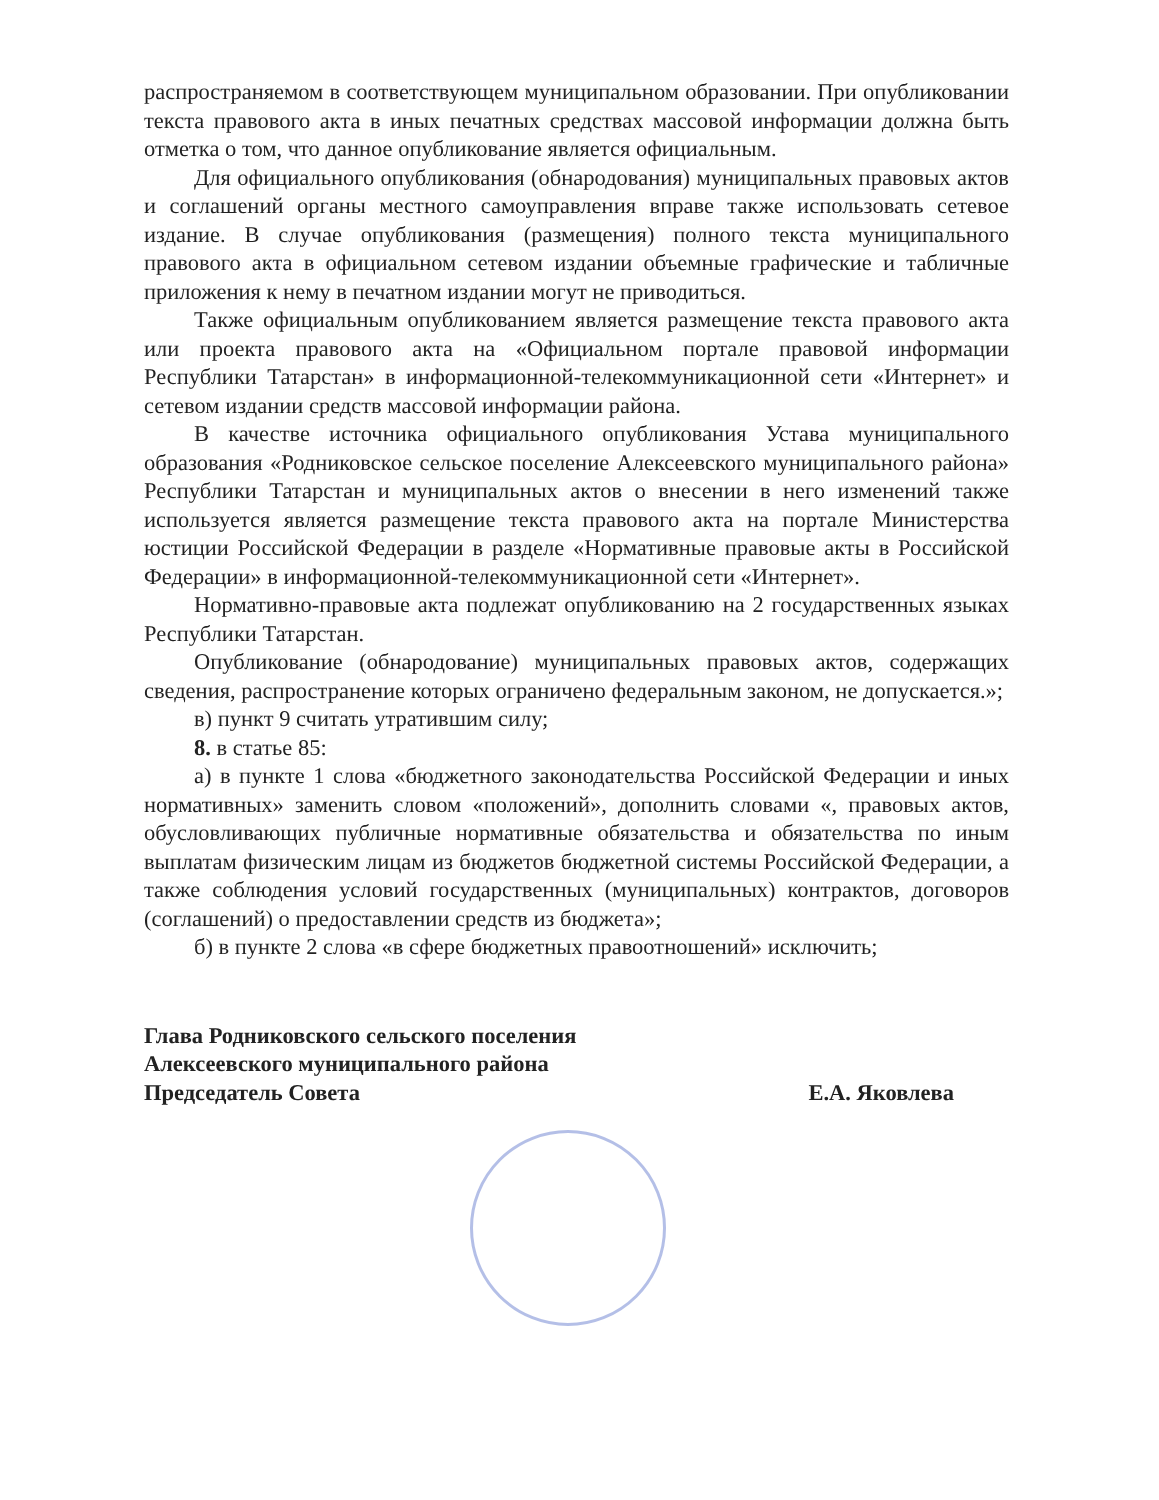распространяемом в соответствующем муниципальном образовании. При опубликовании текста правового акта в иных печатных средствах массовой информации должна быть отметка о том, что данное опубликование является официальным.
Для официального опубликования (обнародования) муниципальных правовых актов и соглашений органы местного самоуправления вправе также использовать сетевое издание. В случае опубликования (размещения) полного текста муниципального правового акта в официальном сетевом издании объемные графические и табличные приложения к нему в печатном издании могут не приводиться.
Также официальным опубликованием является размещение текста правового акта или проекта правового акта на «Официальном портале правовой информации Республики Татарстан» в информационной-телекоммуникационной сети «Интернет» и сетевом издании средств массовой информации района.
В качестве источника официального опубликования Устава муниципального образования «Родниковское сельское поселение Алексеевского муниципального района» Республики Татарстан и муниципальных актов о внесении в него изменений также используется является размещение текста правового акта на портале Министерства юстиции Российской Федерации в разделе «Нормативные правовые акты в Российской Федерации» в информационной-телекоммуникационной сети «Интернет».
Нормативно-правовые акта подлежат опубликованию на 2 государственных языках Республики Татарстан.
Опубликование (обнародование) муниципальных правовых актов, содержащих сведения, распространение которых ограничено федеральным законом, не допускается.»;
в) пункт 9 считать утратившим силу;
8. в статье 85:
а) в пункте 1 слова «бюджетного законодательства Российской Федерации и иных нормативных» заменить словом «положений», дополнить словами «, правовых актов, обусловливающих публичные нормативные обязательства и обязательства по иным выплатам физическим лицам из бюджетов бюджетной системы Российской Федерации, а также соблюдения условий государственных (муниципальных) контрактов, договоров (соглашений) о предоставлении средств из бюджета»;
б) в пункте 2 слова «в сфере бюджетных правоотношений» исключить;
Глава Родниковского сельского поселения
Алексеевского муниципального района
Председатель Совета
Е.А. Яковлева